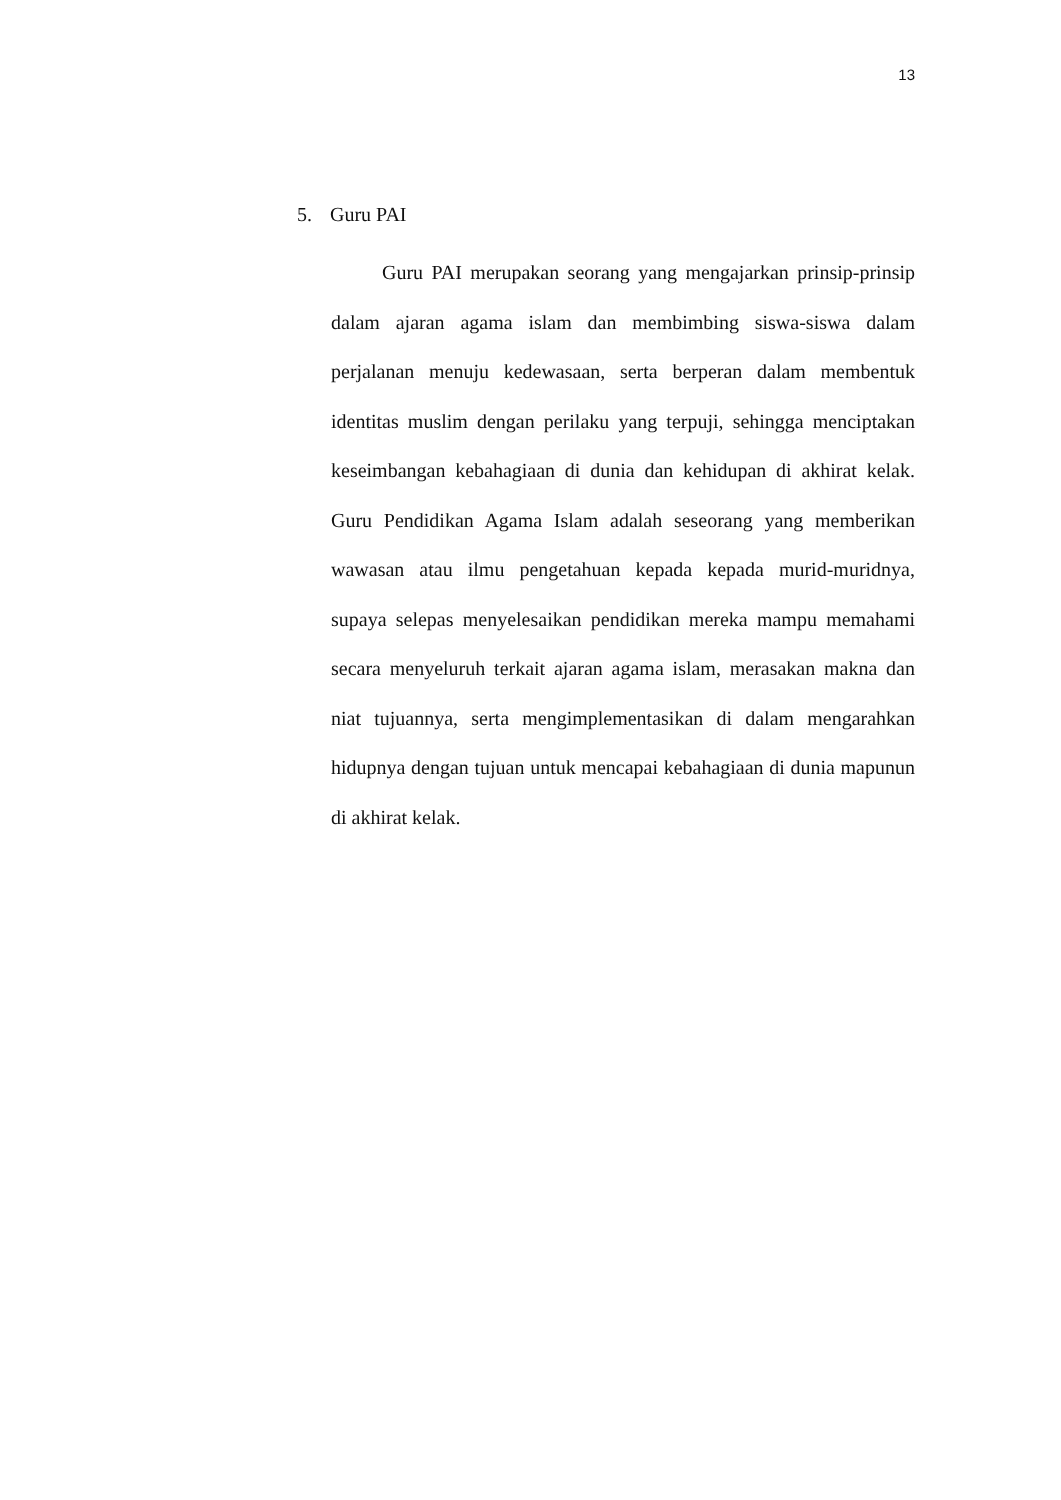13
5. Guru PAI
Guru PAI merupakan seorang yang mengajarkan prinsip-prinsip dalam ajaran agama islam dan membimbing siswa-siswa dalam perjalanan menuju kedewasaan, serta berperan dalam membentuk identitas muslim dengan perilaku yang terpuji, sehingga menciptakan keseimbangan kebahagiaan di dunia dan kehidupan di akhirat kelak. Guru Pendidikan Agama Islam adalah seseorang yang memberikan wawasan atau ilmu pengetahuan kepada kepada murid-muridnya, supaya selepas menyelesaikan pendidikan mereka mampu memahami secara menyeluruh terkait ajaran agama islam, merasakan makna dan niat tujuannya, serta mengimplementasikan di dalam mengarahkan hidupnya dengan tujuan untuk mencapai kebahagiaan di dunia mapunun di akhirat kelak.